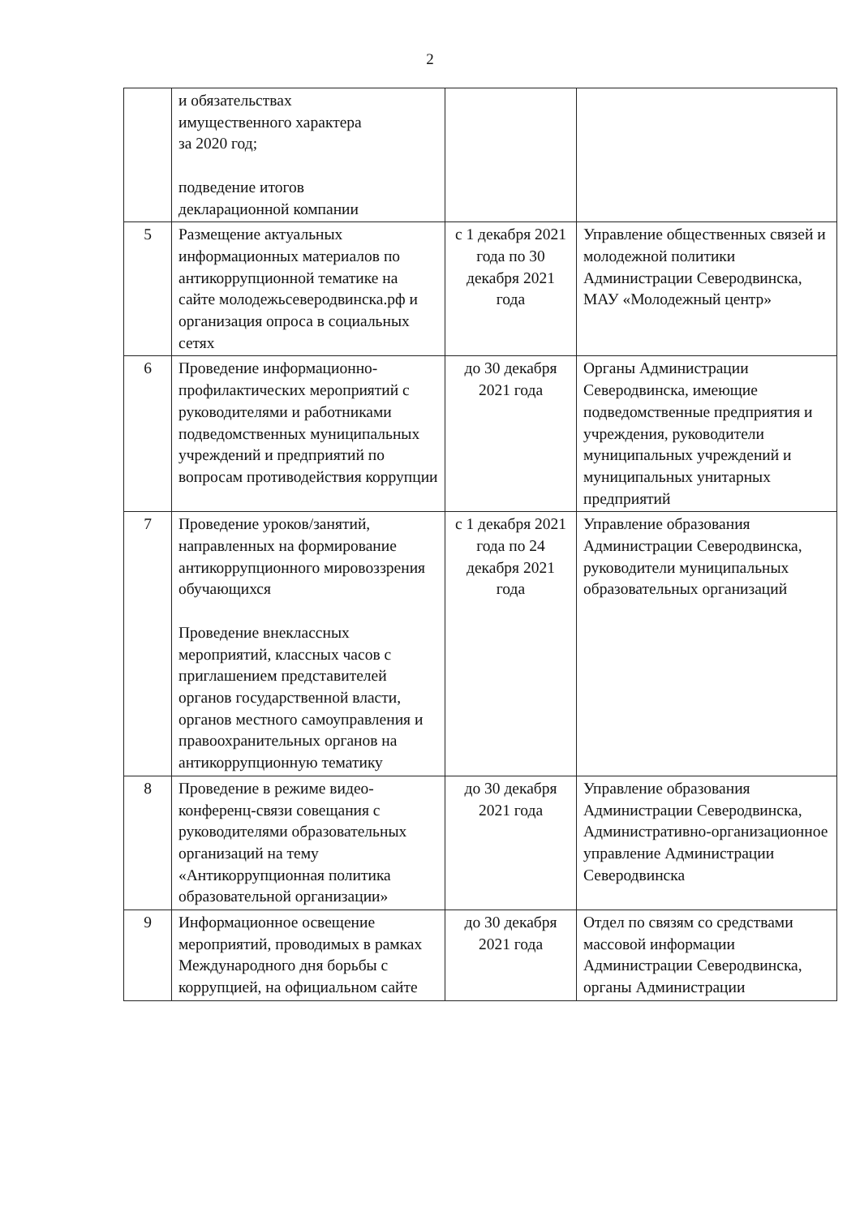2
| | и обязательствах имущественного характера за 2020 год; подведение итогов декларационной компании | | |
| 5 | Размещение актуальных информационных материалов по антикоррупционной тематике на сайте молодежьсеверодвинска.рф и организация опроса в социальных сетях | с 1 декабря 2021 года по 30 декабря 2021 года | Управление общественных связей и молодежной политики Администрации Северодвинска, МАУ «Молодежный центр» |
| 6 | Проведение информационно-профилактических мероприятий с руководителями и работниками подведомственных муниципальных учреждений и предприятий по вопросам противодействия коррупции | до 30 декабря 2021 года | Органы Администрации Северодвинска, имеющие подведомственные предприятия и учреждения, руководители муниципальных учреждений и муниципальных унитарных предприятий |
| 7 | Проведение уроков/занятий, направленных на формирование антикоррупционного мировоззрения обучающихся Проведение внеклассных мероприятий, классных часов с приглашением представителей органов государственной власти, органов местного самоуправления и правоохранительных органов на антикоррупционную тематику | с 1 декабря 2021 года по 24 декабря 2021 года | Управление образования Администрации Северодвинска, руководители муниципальных образовательных организаций |
| 8 | Проведение в режиме видео-конференц-связи совещания с руководителями образовательных организаций на тему «Антикоррупционная политика образовательной организации» | до 30 декабря 2021 года | Управление образования Администрации Северодвинска, Административно-организационное управление Администрации Северодвинска |
| 9 | Информационное освещение мероприятий, проводимых в рамках Международного дня борьбы с коррупцией, на официальном сайте | до 30 декабря 2021 года | Отдел по связям со средствами массовой информации Администрации Северодвинска, органы Администрации |